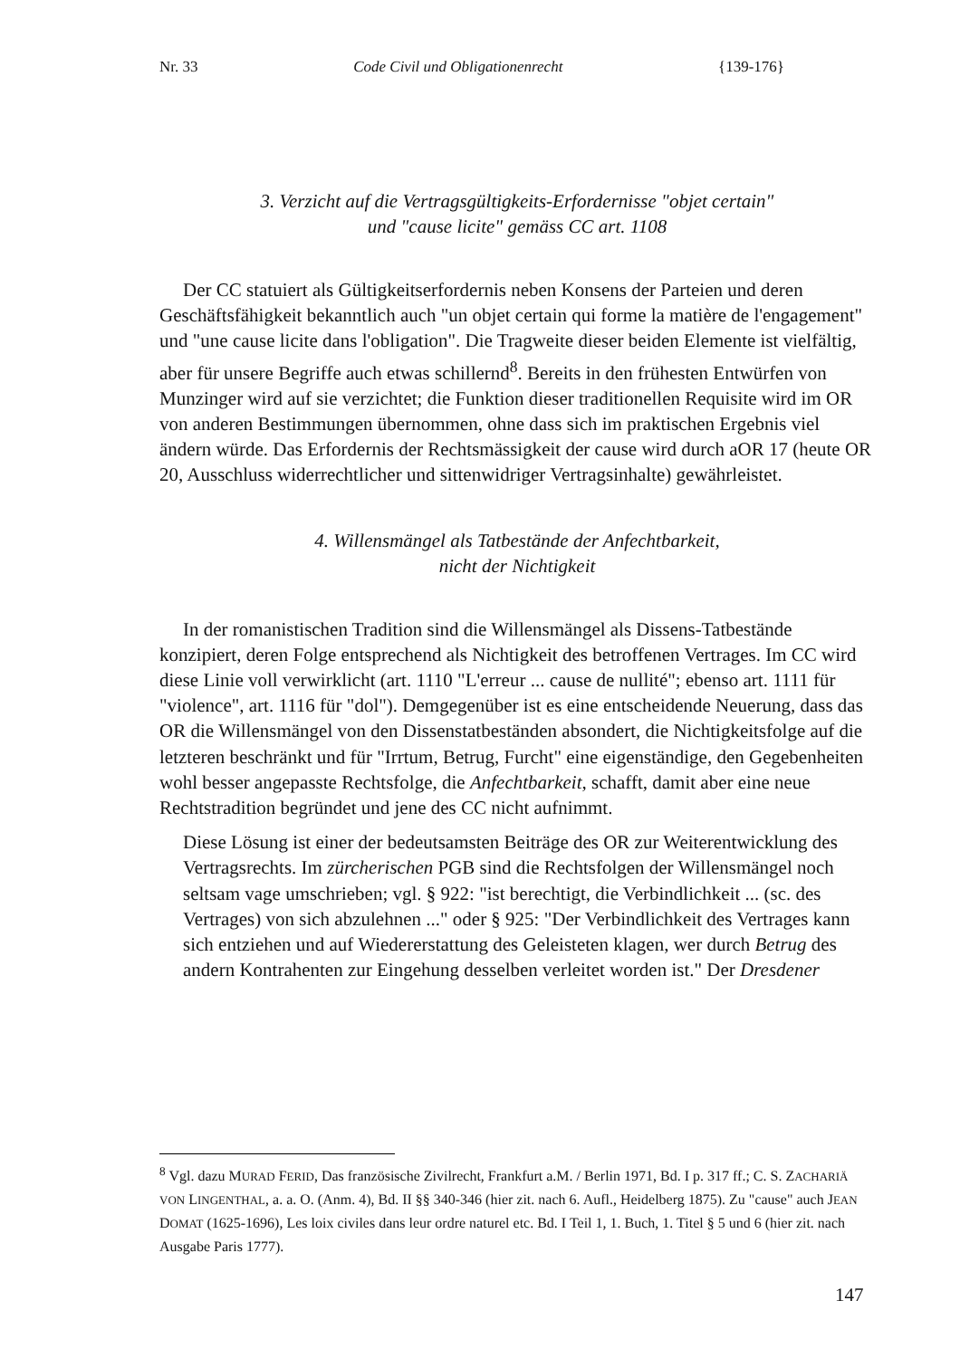Nr. 33 Code Civil und Obligationenrecht {139-176}
3. Verzicht auf die Vertragsgültigkeits-Erfordernisse "objet certain"
und "cause licite" gemäss CC art. 1108
Der CC statuiert als Gültigkeitserfordernis neben Konsens der Parteien und deren Geschäftsfähigkeit bekanntlich auch "un objet certain qui forme la matière de l'engagement" und "une cause licite dans l'obligation". Die Tragweite dieser beiden Elemente ist vielfältig, aber für unsere Begriffe auch etwas schillernd<sup>8</sup>. Bereits in den frühesten Entwürfen von Munzinger wird auf sie verzichtet; die Funktion dieser traditionellen Requisite wird im OR von anderen Bestimmungen übernommen, ohne dass sich im praktischen Ergebnis viel ändern würde. Das Erfordernis der Rechtsmässigkeit der cause wird durch aOR 17 (heute OR 20, Ausschluss widerrechtlicher und sittenwidriger Vertragsinhalte) gewährleistet.
4. Willensmängel als Tatbestände der Anfechtbarkeit,
nicht der Nichtigkeit
In der romanistischen Tradition sind die Willensmängel als Dissens-Tatbestände konzipiert, deren Folge entsprechend als Nichtigkeit des betroffenen Vertrages. Im CC wird diese Linie voll verwirklicht (art. 1110 "L'erreur ... cause de nullité"; ebenso art. 1111 für "violence", art. 1116 für "dol"). Demgegenüber ist es eine entscheidende Neuerung, dass das OR die Willensmängel von den Dissenstatbeständen absondert, die Nichtigkeitsfolge auf die letzteren beschränkt und für "Irrtum, Betrug, Furcht" eine eigenständige, den Gegebenheiten wohl besser angepasste Rechtsfolge, die Anfechtbarkeit, schafft, damit aber eine neue Rechtstradition begründet und jene des CC nicht aufnimmt.
Diese Lösung ist einer der bedeutsamsten Beiträge des OR zur Weiterentwicklung des Vertragsrechts. Im zürcherischen PGB sind die Rechtsfolgen der Willensmängel noch seltsam vage umschrieben; vgl. § 922: "ist berechtigt, die Verbindlichkeit ... (sc. des Vertrages) von sich abzulehnen ..." oder § 925: "Der Verbindlichkeit des Vertrages kann sich entziehen und auf Wiedererstattung des Geleisteten klagen, wer durch Betrug des andern Kontrahenten zur Eingehung desselben verleitet worden ist." Der Dresdener
<sup>8</sup> Vgl. dazu MURAD FERID, Das französische Zivilrecht, Frankfurt a.M. / Berlin 1971, Bd. I p. 317 ff.; C. S. ZACHARIÄ VON LINGENTHAL, a. a. O. (Anm. 4), Bd. II §§ 340-346 (hier zit. nach 6. Aufl., Heidelberg 1875). Zu "cause" auch JEAN DOMAT (1625-1696), Les loix civiles dans leur ordre naturel etc. Bd. I Teil 1, 1. Buch, 1. Titel § 5 und 6 (hier zit. nach Ausgabe Paris 1777).
147